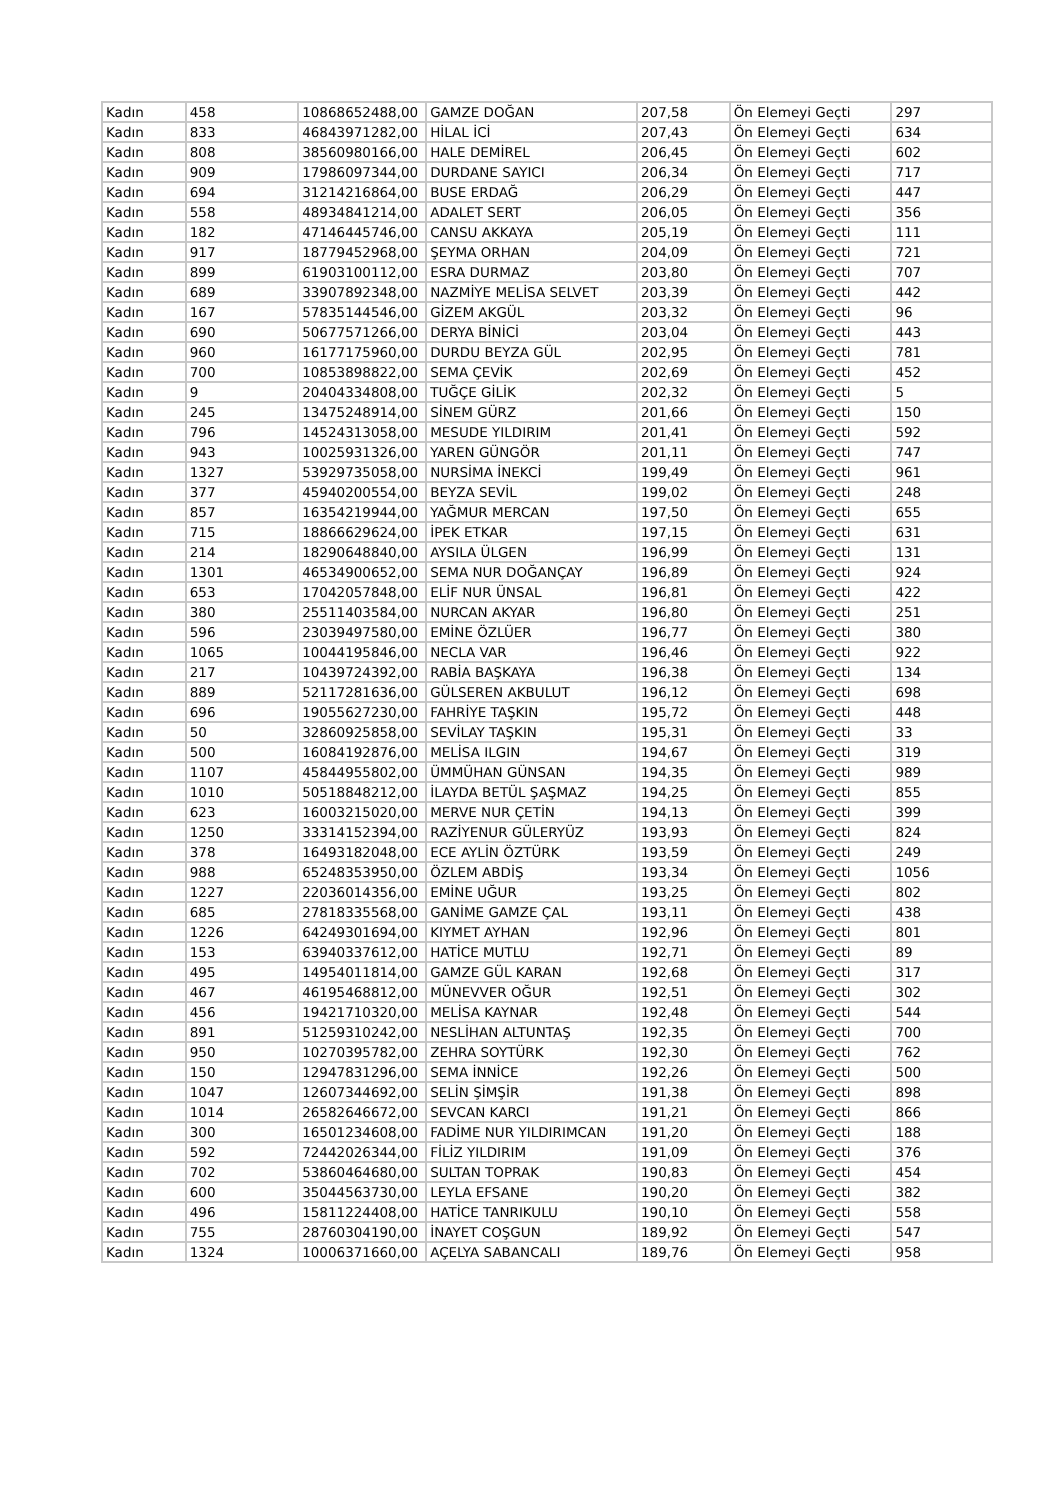| Kadın | 458 | 10868652488,00 | GAMZE DOĞAN | 207,58 | Ön Elemeyi Geçti | 297 |
| Kadın | 833 | 46843971282,00 | HİLAL İCİ | 207,43 | Ön Elemeyi Geçti | 634 |
| Kadın | 808 | 38560980166,00 | HALE DEMİREL | 206,45 | Ön Elemeyi Geçti | 602 |
| Kadın | 909 | 17986097344,00 | DURDANE SAYICI | 206,34 | Ön Elemeyi Geçti | 717 |
| Kadın | 694 | 31214216864,00 | BUSE ERDAĞ | 206,29 | Ön Elemeyi Geçti | 447 |
| Kadın | 558 | 48934841214,00 | ADALET SERT | 206,05 | Ön Elemeyi Geçti | 356 |
| Kadın | 182 | 47146445746,00 | CANSU AKKAYA | 205,19 | Ön Elemeyi Geçti | 111 |
| Kadın | 917 | 18779452968,00 | ŞEYMA ORHAN | 204,09 | Ön Elemeyi Geçti | 721 |
| Kadın | 899 | 61903100112,00 | ESRA DURMAZ | 203,80 | Ön Elemeyi Geçti | 707 |
| Kadın | 689 | 33907892348,00 | NAZMİYE MELİSA SELVET | 203,39 | Ön Elemeyi Geçti | 442 |
| Kadın | 167 | 57835144546,00 | GİZEM AKGÜL | 203,32 | Ön Elemeyi Geçti | 96 |
| Kadın | 690 | 50677571266,00 | DERYA BİNİCİ | 203,04 | Ön Elemeyi Geçti | 443 |
| Kadın | 960 | 16177175960,00 | DURDU BEYZA GÜL | 202,95 | Ön Elemeyi Geçti | 781 |
| Kadın | 700 | 10853898822,00 | SEMA ÇEVİK | 202,69 | Ön Elemeyi Geçti | 452 |
| Kadın | 9 | 20404334808,00 | TUĞÇE GİLİK | 202,32 | Ön Elemeyi Geçti | 5 |
| Kadın | 245 | 13475248914,00 | SİNEM GÜRZ | 201,66 | Ön Elemeyi Geçti | 150 |
| Kadın | 796 | 14524313058,00 | MESUDE YILDIRIM | 201,41 | Ön Elemeyi Geçti | 592 |
| Kadın | 943 | 10025931326,00 | YAREN GÜNGÖR | 201,11 | Ön Elemeyi Geçti | 747 |
| Kadın | 1327 | 53929735058,00 | NURSİMA İNEKCİ | 199,49 | Ön Elemeyi Geçti | 961 |
| Kadın | 377 | 45940200554,00 | BEYZA SEVİL | 199,02 | Ön Elemeyi Geçti | 248 |
| Kadın | 857 | 16354219944,00 | YAĞMUR MERCAN | 197,50 | Ön Elemeyi Geçti | 655 |
| Kadın | 715 | 18866629624,00 | İPEK ETKAR | 197,15 | Ön Elemeyi Geçti | 631 |
| Kadın | 214 | 18290648840,00 | AYSILA ÜLGEN | 196,99 | Ön Elemeyi Geçti | 131 |
| Kadın | 1301 | 46534900652,00 | SEMA NUR DOĞANÇAY | 196,89 | Ön Elemeyi Geçti | 924 |
| Kadın | 653 | 17042057848,00 | ELİF NUR ÜNSAL | 196,81 | Ön Elemeyi Geçti | 422 |
| Kadın | 380 | 25511403584,00 | NURCAN AKYAR | 196,80 | Ön Elemeyi Geçti | 251 |
| Kadın | 596 | 23039497580,00 | EMİNE ÖZLÜER | 196,77 | Ön Elemeyi Geçti | 380 |
| Kadın | 1065 | 10044195846,00 | NECLA VAR | 196,46 | Ön Elemeyi Geçti | 922 |
| Kadın | 217 | 10439724392,00 | RABİA BAŞKAYA | 196,38 | Ön Elemeyi Geçti | 134 |
| Kadın | 889 | 52117281636,00 | GÜLSEREN AKBULUT | 196,12 | Ön Elemeyi Geçti | 698 |
| Kadın | 696 | 19055627230,00 | FAHRİYE TAŞKIN | 195,72 | Ön Elemeyi Geçti | 448 |
| Kadın | 50 | 32860925858,00 | SEVİLAY TAŞKIN | 195,31 | Ön Elemeyi Geçti | 33 |
| Kadın | 500 | 16084192876,00 | MELİSA ILGIN | 194,67 | Ön Elemeyi Geçti | 319 |
| Kadın | 1107 | 45844955802,00 | ÜMMÜHAN GÜNSAN | 194,35 | Ön Elemeyi Geçti | 989 |
| Kadın | 1010 | 50518848212,00 | İLAYDA BETÜL ŞAŞMAZ | 194,25 | Ön Elemeyi Geçti | 855 |
| Kadın | 623 | 16003215020,00 | MERVE NUR ÇETİN | 194,13 | Ön Elemeyi Geçti | 399 |
| Kadın | 1250 | 33314152394,00 | RAZİYENUR GÜLERYÜZ | 193,93 | Ön Elemeyi Geçti | 824 |
| Kadın | 378 | 16493182048,00 | ECE AYLİN ÖZTÜRK | 193,59 | Ön Elemeyi Geçti | 249 |
| Kadın | 988 | 65248353950,00 | ÖZLEM ABDİŞ | 193,34 | Ön Elemeyi Geçti | 1056 |
| Kadın | 1227 | 22036014356,00 | EMİNE UĞUR | 193,25 | Ön Elemeyi Geçti | 802 |
| Kadın | 685 | 27818335568,00 | GANİME GAMZE ÇAL | 193,11 | Ön Elemeyi Geçti | 438 |
| Kadın | 1226 | 64249301694,00 | KIYMET AYHAN | 192,96 | Ön Elemeyi Geçti | 801 |
| Kadın | 153 | 63940337612,00 | HATİCE MUTLU | 192,71 | Ön Elemeyi Geçti | 89 |
| Kadın | 495 | 14954011814,00 | GAMZE GÜL KARAN | 192,68 | Ön Elemeyi Geçti | 317 |
| Kadın | 467 | 46195468812,00 | MÜNEVVER OĞUR | 192,51 | Ön Elemeyi Geçti | 302 |
| Kadın | 456 | 19421710320,00 | MELİSA KAYNAR | 192,48 | Ön Elemeyi Geçti | 544 |
| Kadın | 891 | 51259310242,00 | NESLİHAN ALTUNTAŞ | 192,35 | Ön Elemeyi Geçti | 700 |
| Kadın | 950 | 10270395782,00 | ZEHRA SOYTÜRK | 192,30 | Ön Elemeyi Geçti | 762 |
| Kadın | 150 | 12947831296,00 | SEMA İNNİCE | 192,26 | Ön Elemeyi Geçti | 500 |
| Kadın | 1047 | 12607344692,00 | SELİN ŞİMŞİR | 191,38 | Ön Elemeyi Geçti | 898 |
| Kadın | 1014 | 26582646672,00 | SEVCAN KARCI | 191,21 | Ön Elemeyi Geçti | 866 |
| Kadın | 300 | 16501234608,00 | FADİME NUR YILDIRIMCAN | 191,20 | Ön Elemeyi Geçti | 188 |
| Kadın | 592 | 72442026344,00 | FİLİZ YILDIRIM | 191,09 | Ön Elemeyi Geçti | 376 |
| Kadın | 702 | 53860464680,00 | SULTAN TOPRAK | 190,83 | Ön Elemeyi Geçti | 454 |
| Kadın | 600 | 35044563730,00 | LEYLA EFSANE | 190,20 | Ön Elemeyi Geçti | 382 |
| Kadın | 496 | 15811224408,00 | HATİCE TANRIKULU | 190,10 | Ön Elemeyi Geçti | 558 |
| Kadın | 755 | 28760304190,00 | İNAYET COŞGUN | 189,92 | Ön Elemeyi Geçti | 547 |
| Kadın | 1324 | 10006371660,00 | AÇELYA SABANCALI | 189,76 | Ön Elemeyi Geçti | 958 |